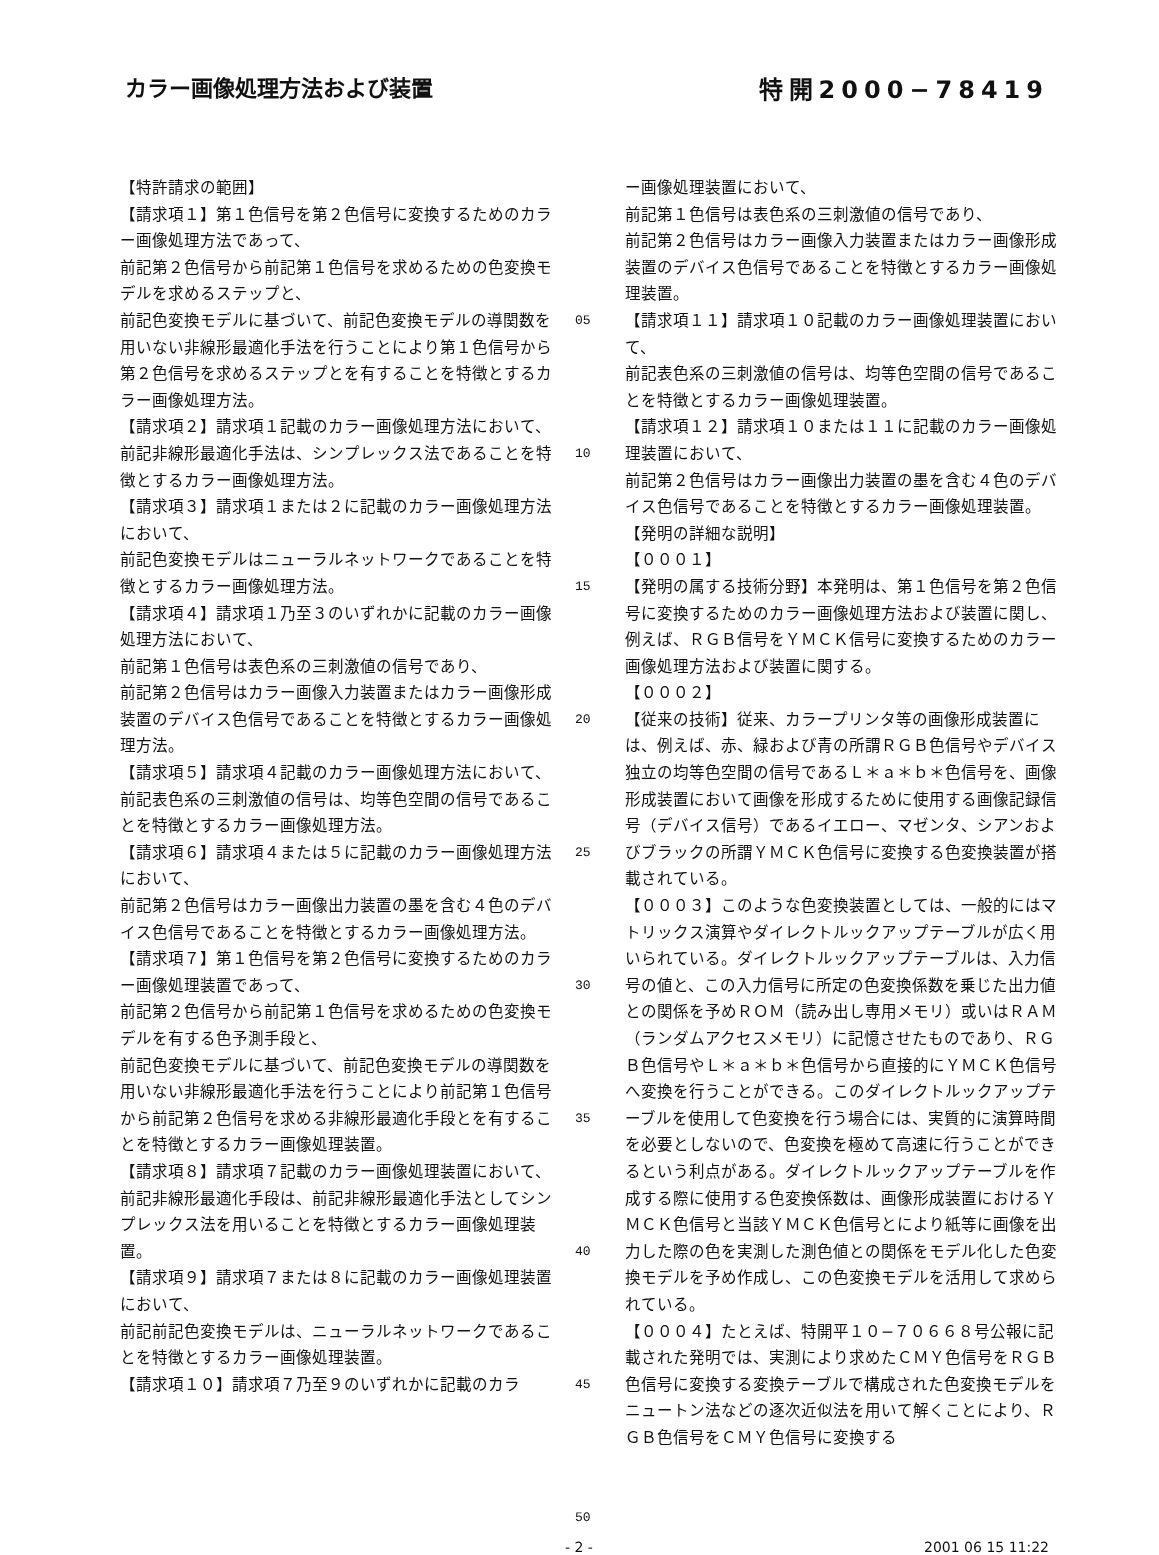カラー画像処理方法および装置 特開2000−78419
【特許請求の範囲】
【請求項１】第１色信号を第２色信号に変換するためのカラー画像処理方法であって、
前記第２色信号から前記第１色信号を求めるための色変換モデルを求めるステップと、
前記色変換モデルに基づいて、前記色変換モデルの導関数を用いない非線形最適化手法を行うことにより第１色信号から第２色信号を求めるステップとを有することを特徴とするカラー画像処理方法。
【請求項２】請求項１記載のカラー画像処理方法において、
前記非線形最適化手法は、シンプレックス法であることを特徴とするカラー画像処理方法。
【請求項３】請求項１または２に記載のカラー画像処理方法において、
前記色変換モデルはニューラルネットワークであることを特徴とするカラー画像処理方法。
【請求項４】請求項１乃至３のいずれかに記載のカラー画像処理方法において、
前記第１色信号は表色系の三刺激値の信号であり、
前記第２色信号はカラー画像入力装置またはカラー画像形成装置のデバイス色信号であることを特徴とするカラー画像処理方法。
【請求項５】請求項４記載のカラー画像処理方法において、
前記表色系の三刺激値の信号は、均等色空間の信号であることを特徴とするカラー画像処理方法。
【請求項６】請求項４または５に記載のカラー画像処理方法において、
前記第２色信号はカラー画像出力装置の墨を含む４色のデバイス色信号であることを特徴とするカラー画像処理方法。
【請求項７】第１色信号を第２色信号に変換するためのカラー画像処理装置であって、
前記第２色信号から前記第１色信号を求めるための色変換モデルを有する色予測手段と、
前記色変換モデルに基づいて、前記色変換モデルの導関数を用いない非線形最適化手法を行うことにより前記第１色信号から前記第２色信号を求める非線形最適化手段とを有することを特徴とするカラー画像処理装置。
【請求項８】請求項７記載のカラー画像処理装置において、
前記非線形最適化手段は、前記非線形最適化手法としてシンプレックス法を用いることを特徴とするカラー画像処理装置。
【請求項９】請求項７または８に記載のカラー画像処理装置において、
前記前記色変換モデルは、ニューラルネットワークであることを特徴とするカラー画像処理装置。
【請求項１０】請求項７乃至９のいずれかに記載のカラ
05
10
15
20
25
30
35
40
45
50
ー画像処理装置において、
前記第１色信号は表色系の三刺激値の信号であり、
前記第２色信号はカラー画像入力装置またはカラー画像形成装置のデバイス色信号であることを特徴とするカラー画像処理装置。
【請求項１１】請求項１０記載のカラー画像処理装置において、
前記表色系の三刺激値の信号は、均等色空間の信号であることを特徴とするカラー画像処理装置。
【請求項１２】請求項１０または１１に記載のカラー画像処理装置において、
前記第２色信号はカラー画像出力装置の墨を含む４色のデバイス色信号であることを特徴とするカラー画像処理装置。
【発明の詳細な説明】
【０００１】
【発明の属する技術分野】本発明は、第１色信号を第２色信号に変換するためのカラー画像処理方法および装置に関し、例えば、ＲＧＢ信号をＹＭＣＫ信号に変換するためのカラー画像処理方法および装置に関する。
【０００２】
【従来の技術】従来、カラープリンタ等の画像形成装置には、例えば、赤、緑および青の所謂ＲＧＢ色信号やデバイス独立の均等色空間の信号であるＬ＊ａ＊ｂ＊色信号を、画像形成装置において画像を形成するために使用する画像記録信号（デバイス信号）であるイエロー、マゼンタ、シアンおよびブラックの所謂ＹＭＣＫ色信号に変換する色変換装置が搭載されている。
【０００３】このような色変換装置としては、一般的にはマトリックス演算やダイレクトルックアップテーブルが広く用いられている。ダイレクトルックアップテーブルは、入力信号の値と、この入力信号に所定の色変換係数を乗じた出力値との関係を予めＲＯＭ（読み出し専用メモリ）或いはＲＡＭ（ランダムアクセスメモリ）に記憶させたものであり、ＲＧＢ色信号やＬ＊ａ＊ｂ＊色信号から直接的にＹＭＣＫ色信号へ変換を行うことができる。このダイレクトルックアップテーブルを使用して色変換を行う場合には、実質的に演算時間を必要としないので、色変換を極めて高速に行うことができるという利点がある。ダイレクトルックアップテーブルを作成する際に使用する色変換係数は、画像形成装置におけるＹＭＣＫ色信号と当該ＹＭＣＫ色信号とにより紙等に画像を出力した際の色を実測した測色値との関係をモデル化した色変換モデルを予め作成し、この色変換モデルを活用して求められている。
【０００４】たとえば、特開平１０−７０６６８号公報に記載された発明では、実測により求めたＣＭＹ色信号をＲＧＢ色信号に変換する変換テーブルで構成された色変換モデルをニュートン法などの逐次近似法を用いて解くことにより、ＲＧＢ色信号をＣＭＹ色信号に変換する
- 2 - 2001 06 15 11:22